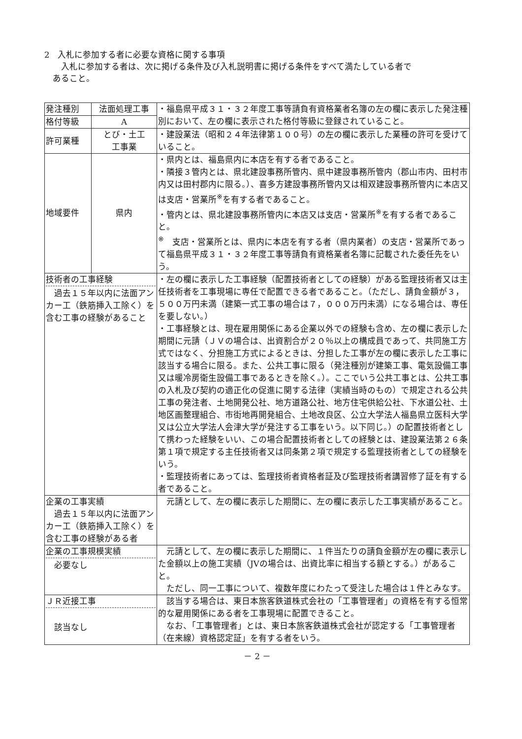2　入札に参加する者に必要な資格に関する事項
　　入札に参加する者は、次に掲げる条件及び入札説明書に掲げる条件をすべて満たしている者で
　あること。
| 発注種別 | 法面処理工事 | ・福島県平成３１・３２年度工事等請負有資格業者名簿の左の欄に表示した発注種別において、左の欄に表示された格付等級に登録されていること。 |
| 格付等級 | A | |
| 許可業種 | とび・土工 工事業 | ・建設業法（昭和２４年法律第１００号）の左の欄に表示した業種の許可を受けていること。 |
| 地域要件 | 県内 | ・県内とは、福島県内に本店を有する者であること。 ・隣接３管内とは、県北建設事務所管内、県中建設事務所管内（郡山市内、田村市内又は田村郡内に限る。）、喜多方建設事務所管内又は相双建設事務所管内に本店又は支店・営業所<sup>※</sup>を有する者であること。 ・管内とは、県北建設事務所管内に本店又は支店・営業所<sup>※</sup>を有する者であること。 <sup>※</sup> 支店・営業所とは、県内に本店を有する者（県内業者）の支店・営業所であって福島県平成３１・３２年度工事等請負有資格業者名簿に記載された委任先をいう。 |
| 技術者の工事経験 過去１５年以内に法面アンカー工（鉄筋挿入工除く）を含む工事の経験があること | | ・左の欄に表示した工事経験（配置技術者としての経験）がある監理技術者又は主任技術者を工事現場に専任で配置できる者であること。（ただし、請負金額が３，５００万円未満（建築一式工事の場合は７，０００万円未満）になる場合は、専任を要しない。） ・工事経験とは、現在雇用関係にある企業以外での経験も含め、左の欄に表示した期間に元請（ＪＶの場合は、出資割合が２０％以上の構成員であって、共同施工方式ではなく、分担施工方式によるときは、分担した工事が左の欄に表示した工事に該当する場合に限る。また、公共工事に限る（発注種別が建築工事、電気設備工事又は暖冷房衛生設備工事であるときを除く。）。ここでいう公共工事とは、公共工事の入札及び契約の適正化の促進に関する法律（実績当時のもの）で規定される公共工事の発注者、土地開発公社、地方道路公社、地方住宅供給公社、下水道公社、土地区画整理組合、市街地再開発組合、土地改良区、公立大学法人福島県立医科大学又は公立大学法人会津大学が発注する工事をいう。以下同じ。）の配置技術者として携わった経験をいい、この場合配置技術者としての経験とは、建設業法第２６条第１項で規定する主任技術者又は同条第２項で規定する監理技術者としての経験をいう。 ・監理技術者にあっては、監理技術者資格者証及び監理技術者講習修了証を有する者であること。 |
| 企業の工事実績 過去１５年以内に法面アンカー工（鉄筋挿入工除く）を含む工事の経験がある者 | | 元請として、左の欄に表示した期間に、左の欄に表示した工事実績があること。 |
| 企業の工事規模実績 必要なし | | 元請として、左の欄に表示した期間に、１件当たりの請負金額が左の欄に表示した金額以上の施工実績（JVの場合は、出資比率に相当する額とする。）があること。 ただし、同一工事について、複数年度にわたって受注した場合は１件とみなす。 |
| ＪＲ近接工事 該当なし | | 該当する場合は、東日本旅客鉄道株式会社の「工事管理者」の資格を有する恒常的な雇用関係にある者を工事現場に配置できること。 なお、「工事管理者」とは、東日本旅客鉄道株式会社が認定する「工事管理者（在来線）資格認定証」を有する者をいう。 |
－ 2 －